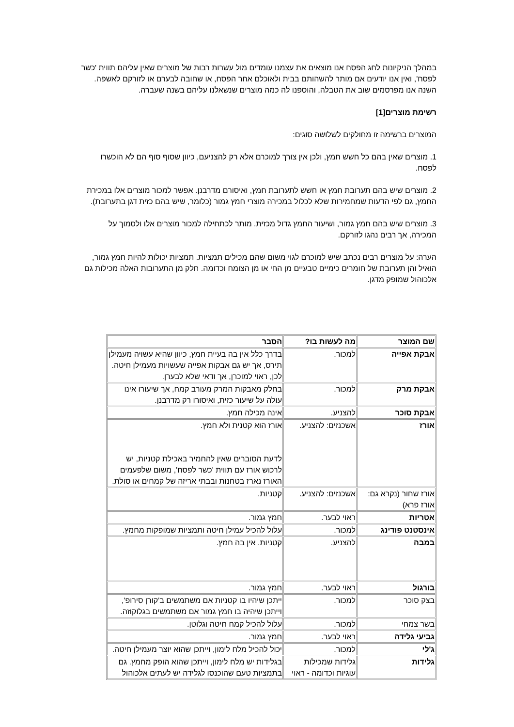במהלך הניקיונות לחג הפסח אנו מוצאים את עצמנו עומדים מול עשרות רבות של מוצרים שאין עליהם תווית 'כשר לפסח', ואין אנו יודעים אם מותר להשהותם בבית ולאוכלם אחר הפסח, או שחובה לבערם או לזורקם לאשפה. השנה אנו מפרסמים שוב את הטבלה, והוספנו לה כמה מוצרים שנשאלנו עליהם בשנה שעברה.
רשימת מוצרים[1]
המוצרים ברשימה זו מחולקים לשלושה סוגים:
1. מוצרים שאין בהם כל חשש חמץ, ולכן אין צורך למוכרם אלא רק להצניעם, כיוון שסוף סוף הם לא הוכשרו לפסח.
2. מוצרים שיש בהם תערובת חמץ או חשש לתערובת חמץ, ואיסורם מדרבנן. אפשר למכור מוצרים אלו במכירת החמץ, גם לפי הדעות שמחמירות שלא לכלול במכירה מוצרי חמץ גמור (כלומר, שיש בהם כזית דגן בתערובת).
3. מוצרים שיש בהם חמץ גמור, ושיעור החמץ גדול מכזית. מותר לכתחילה למכור מוצרים אלו ולסמוך על המכירה, אך רבים נהגו לזורקם.
הערה: על מוצרים רבים נכתב שיש למוכרם לגוי משום שהם מכילים תמציות. תמציות יכולות להיות חמץ גמור, הואיל והן תערובת של חומרים כימיים טבעיים מן החי או מן הצומח וכדומה. חלק מן התערובות האלה מכילות גם אלכוהול שמופק מדגן.
| שם המוצר | מה לעשות בו? | הסבר |
| --- | --- | --- |
| אבקת אפייה | למכור. | בדרך כלל אין בה בעיית חמץ, כיוון שהיא עשויה מעמילן תירס, אך יש גם אבקות אפייה שעשויות מעמילן חיטה. לכן, ראוי למוכרן, אך ודאי שלא לבערן. |
| אבקת מרק | למכור. | בחלק מאבקות המרק מעורב קמח, אך שיעורו אינו עולה על שיעור כזית, ואיסורו רק מדרבנן. |
| אבקת סוכר | להצניע. | אינה מכילה חמץ. |
| אורז | אשכנזים: להצניע. | אורז הוא קטנית ולא חמץ. לדעת הסוברים שאין להחמיר באכילת קטניות, יש לרכוש אורז עם תווית 'כשר לפסח', משום שלפעמים האורז נארז בטחנות ובבתי אריזה של קמחים או סולת. |
| אורז שחור (נקרא גם: אורז פרא) | אשכנזים: להצניע. | קטניות. |
| אטריות | ראוי לבער. | חמץ גמור. |
| אינסטנט פודינג | למכור. | עלול להכיל עמילן חיטה ותמציות שמופקות מחמץ. |
| במבה | להצניע. | קטניות. אין בה חמץ. |
| בורגול | ראוי לבער. | חמץ גמור. |
| בצק סוכר | למכור. | ייתכן שיהיו בו קטניות אם משתמשים ב'קורן סירופ', וייתכן שיהיה בו חמץ גמור אם משתמשים בגלוקוזה. |
| בשר צמחי | למכור. | עלול להכיל קמח חיטה וגלוטן. |
| גביעי גלידה | ראוי לבער. | חמץ גמור. |
| ג'לי | למכור. | יכול להכיל מלח לימון, וייתכן שהוא יוצר מעמילן חיטה. |
| גלידות | גלידות שמכילות עוגיות וכדומה - ראוי | בגלידות יש מלח לימון, וייתכן שהוא הופק מחמץ. גם בתמציות טעם שהוכנסו לגלידה יש לעתים אלכוהול |